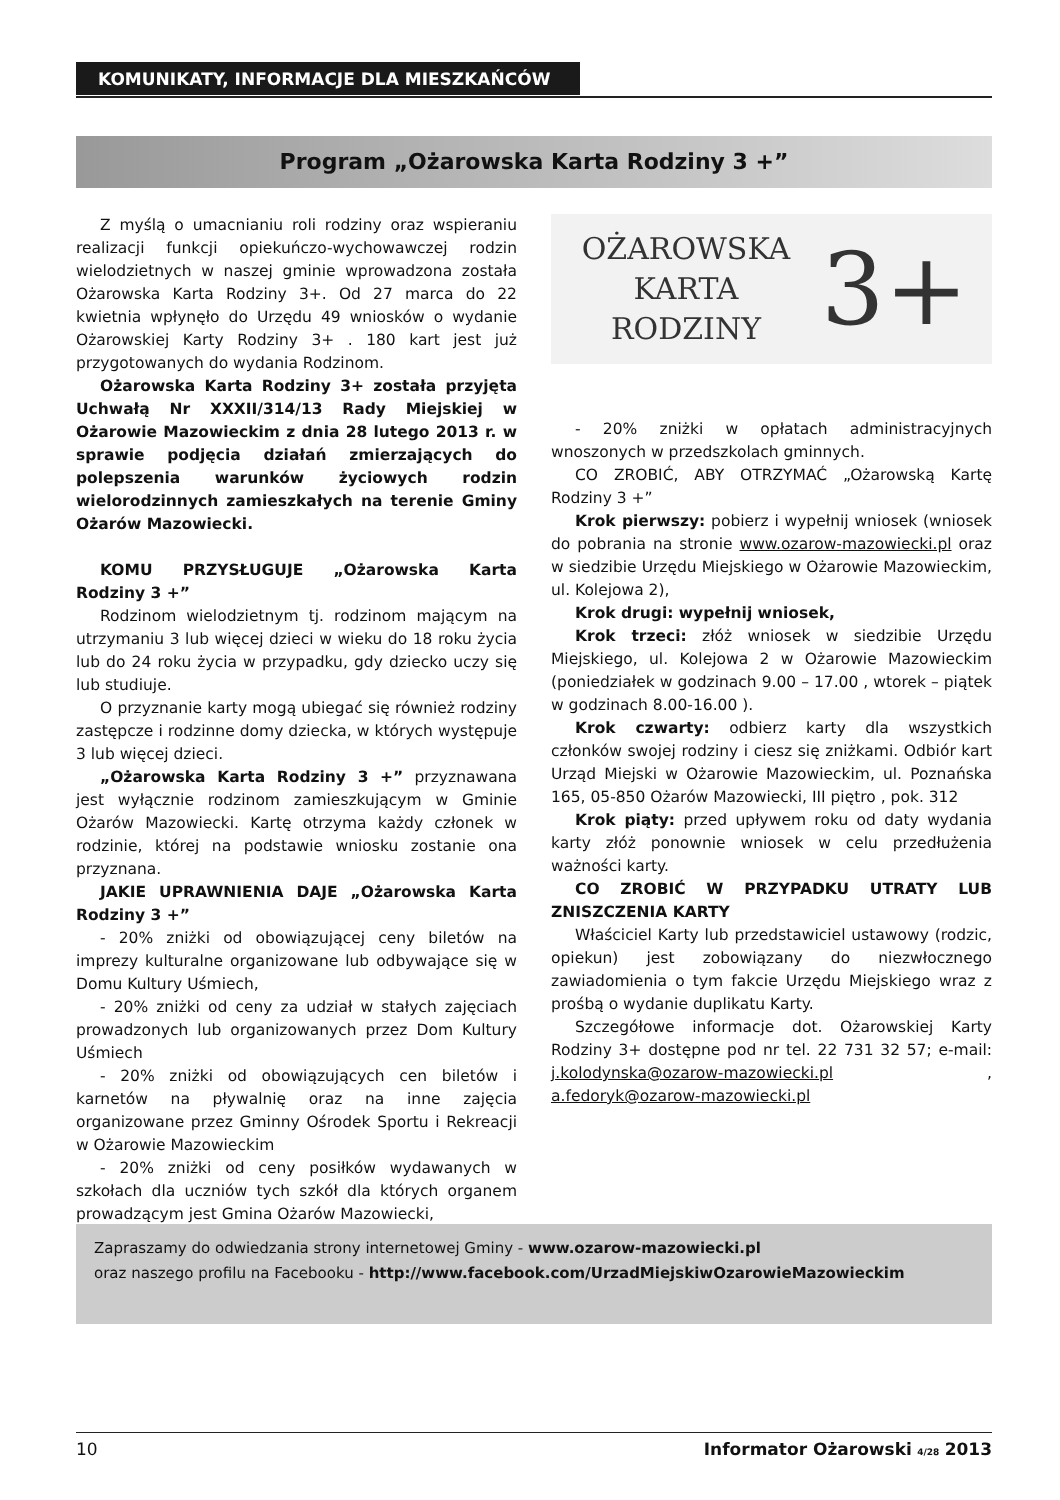KOMUNIKATY, INFORMACJE DLA MIESZKAŃCÓW
Program „Ożarowska Karta Rodziny 3 +”
Z myślą o umacnianiu roli rodziny oraz wspieraniu realizacji funkcji opiekuńczo-wychowawczej rodzin wielodzietnych w naszej gminie wprowadzona została Ożarowska Karta Rodziny 3+. Od 27 marca do 22 kwietnia wpłynęło do Urzędu 49 wniosków o wydanie Ożarowskiej Karty Rodziny 3+ . 180 kart jest już przygotowanych do wydania Rodzinom.
Ożarowska Karta Rodziny 3+ została przyjęta Uchwałą Nr XXXII/314/13 Rady Miejskiej w Ożarowie Mazowieckim z dnia 28 lutego 2013 r. w sprawie podjęcia działań zmierzających do polepszenia warunków życiowych rodzin wielorodzinnych zamieszkałych na terenie Gminy Ożarów Mazowiecki.
KOMU PRZYSŁUGUJE „Ożarowska Karta Rodziny 3 +”
Rodzinom wielodzietnym tj. rodzinom mającym na utrzymaniu 3 lub więcej dzieci w wieku do 18 roku życia lub do 24 roku życia w przypadku, gdy dziecko uczy się lub studiuje.
O przyznanie karty mogą ubiegać się również rodziny zastępcze i rodzinne domy dziecka, w których występuje 3 lub więcej dzieci.
„Ożarowska Karta Rodziny 3 +” przyznawana jest wyłącznie rodzinom zamieszkującym w Gminie Ożarów Mazowiecki. Kartę otrzyma każdy członek w rodzinie, której na podstawie wniosku zostanie ona przyznana.
JAKIE UPRAWNIENIA DAJE „Ożarowska Karta Rodziny 3 +”
- 20% zniżki od obowiązującej ceny biletów na imprezy kulturalne organizowane lub odbywające się w Domu Kultury Uśmiech,
- 20% zniżki od ceny za udział w stałych zajęciach prowadzonych lub organizowanych przez Dom Kultury Uśmiech
- 20% zniżki od obowiązujących cen biletów i karnetów na pływalnię oraz na inne zajęcia organizowane przez Gminny Ośrodek Sportu i Rekreacji w Ożarowie Mazowieckim
- 20% zniżki od ceny posiłków wydawanych w szkołach dla uczniów tych szkół dla których organem prowadzącym jest Gmina Ożarów Mazowiecki,
OŻAROWSKA
KARTA
RODZINY
3+
- 20% zniżki w opłatach administracyjnych wnoszonych w przedszkolach gminnych.
CO ZROBIĆ, ABY OTRZYMAĆ „Ożarowską Kartę Rodziny 3 +”
Krok pierwszy: pobierz i wypełnij wniosek (wniosek do pobrania na stronie www.ozarow-mazowiecki.pl oraz w siedzibie Urzędu Miejskiego w Ożarowie Mazowieckim, ul. Kolejowa 2),
Krok drugi: wypełnij wniosek,
Krok trzeci: złóż wniosek w siedzibie Urzędu Miejskiego, ul. Kolejowa 2 w Ożarowie Mazowieckim (poniedziałek w godzinach 9.00 – 17.00 , wtorek – piątek w godzinach 8.00-16.00 ).
Krok czwarty: odbierz karty dla wszystkich członków swojej rodziny i ciesz się zniżkami. Odbiór kart Urząd Miejski w Ożarowie Mazowieckim, ul. Poznańska 165, 05-850 Ożarów Mazowiecki, III piętro , pok. 312
Krok piąty: przed upływem roku od daty wydania karty złóż ponownie wniosek w celu przedłużenia ważności karty.
CO ZROBIĆ W PRZYPADKU UTRATY LUB ZNISZCZENIA KARTY
Właściciel Karty lub przedstawiciel ustawowy (rodzic, opiekun) jest zobowiązany do niezwłocznego zawiadomienia o tym fakcie Urzędu Miejskiego wraz z prośbą o wydanie duplikatu Karty.
Szczegółowe informacje dot. Ożarowskiej Karty Rodziny 3+ dostępne pod nr tel. 22 731 32 57; e-mail: j.kolodynska@ozarow-mazowiecki.pl , a.fedoryk@ozarow-mazowiecki.pl
Zapraszamy do odwiedzania strony internetowej Gminy - www.ozarow-mazowiecki.pl
oraz naszego profilu na Facebooku - http://www.facebook.com/UrzadMiejskiwOzarowieMazowieckim
10 Informator Ożarowski 4/28 2013